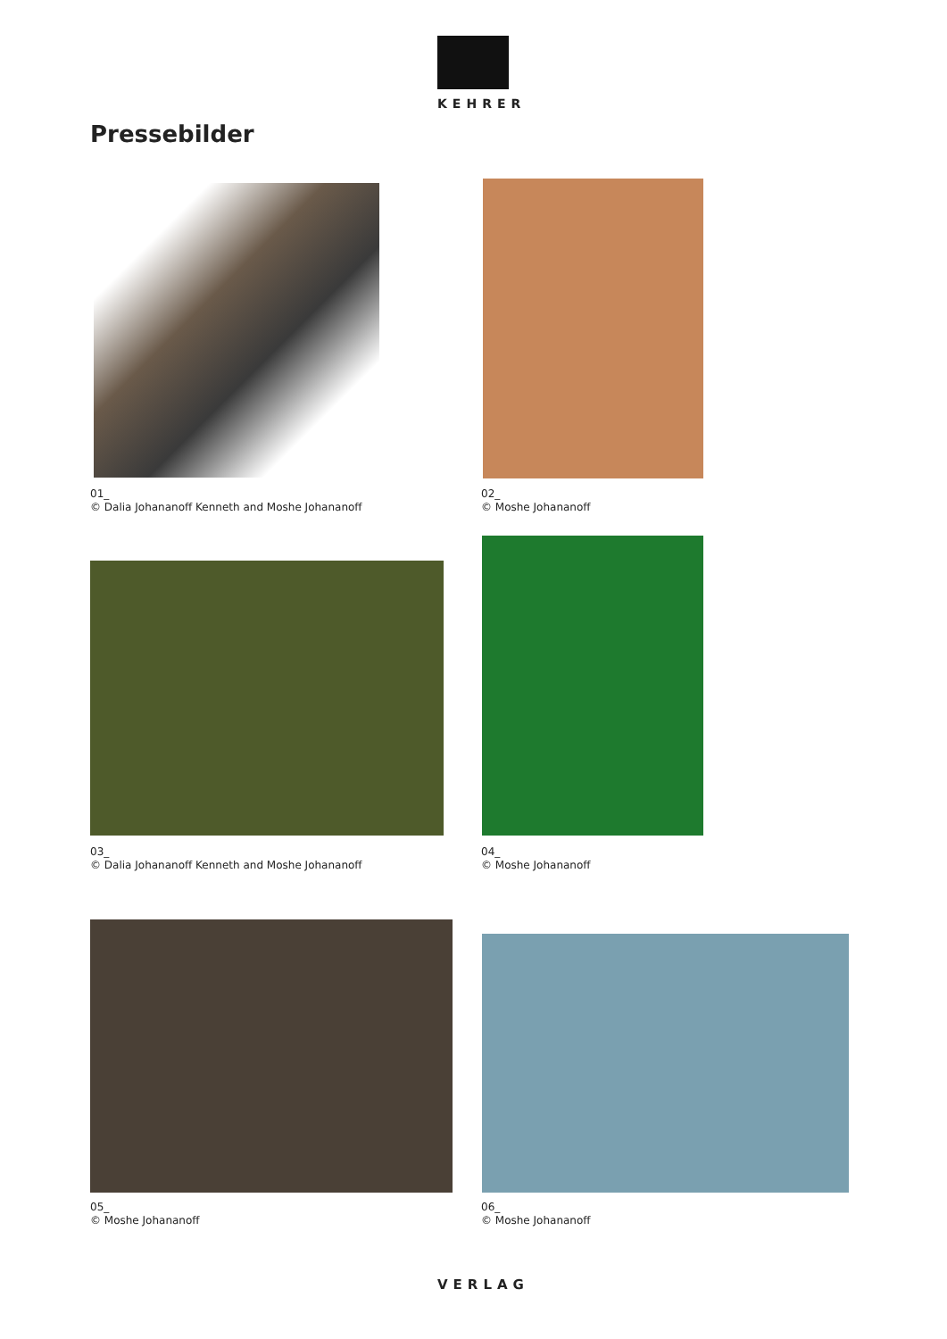KEHRER
Pressebilder
01_
© Dalia Johananoff Kenneth and Moshe Johananoff
02_
© Moshe Johananoff
03_
© Dalia Johananoff Kenneth and Moshe Johananoff
04_
© Moshe Johananoff
05_
© Moshe Johananoff
06_
© Moshe Johananoff
VERLAG